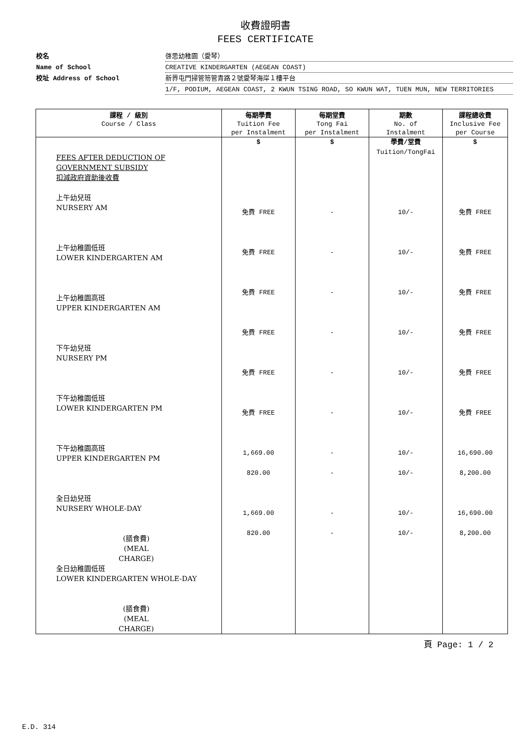收費證明書
FEES CERTIFICATE
校名
啓思幼稚園（愛琴）
Name of School
CREATIVE KINDERGARTEN (AEGEAN COAST)
校址 Address of School
新界屯門掃管笏管青路２號愛琴海岸１樓平台
1/F, PODIUM, AEGEAN COAST, 2 KWUN TSING ROAD, SO KWUN WAT, TUEN MUN, NEW TERRITORIES
| 課程 / 級別 Course / Class | 每期學費 Tuition Fee per Instalment | 每期堂費 Tong Fai per Instalment | 期數 No. of Instalment | 課程總收費 Inclusive Fee per Course |
| --- | --- | --- | --- | --- |
| FEES AFTER DEDUCTION OF GOVERNMENT SUBSIDY 扣減政府資助後收費 上午幼兒班 NURSERY AM 上午幼稚園低班 LOWER KINDERGARTEN AM 上午幼稚園高班 UPPER KINDERGARTEN AM 下午幼兒班 NURSERY PM 下午幼稚園低班 LOWER KINDERGARTEN PM 下午幼稚園高班 UPPER KINDERGARTEN PM 全日幼兒班 NURSERY WHOLE-DAY (膳食費) (MEAL CHARGE) 全日幼稚園低班 LOWER KINDERGARTEN WHOLE-DAY (膳食費) (MEAL CHARGE) | $ 免費 FREE 免費 FREE 免費 FREE 免費 FREE 免費 FREE 免費 FREE 1,669.00 820.00 1,669.00 820.00 | $ - - - - - - - - - - | 學費/堂費 Tuition/TongFai 10/- 10/- 10/- 10/- 10/- 10/- 10/- 10/- 10/- 10/- | $ 免費 FREE 免費 FREE 免費 FREE 免費 FREE 免費 FREE 免費 FREE 16,690.00 8,200.00 16,690.00 8,200.00 |
頁 Page: 1 / 2
E.D. 314